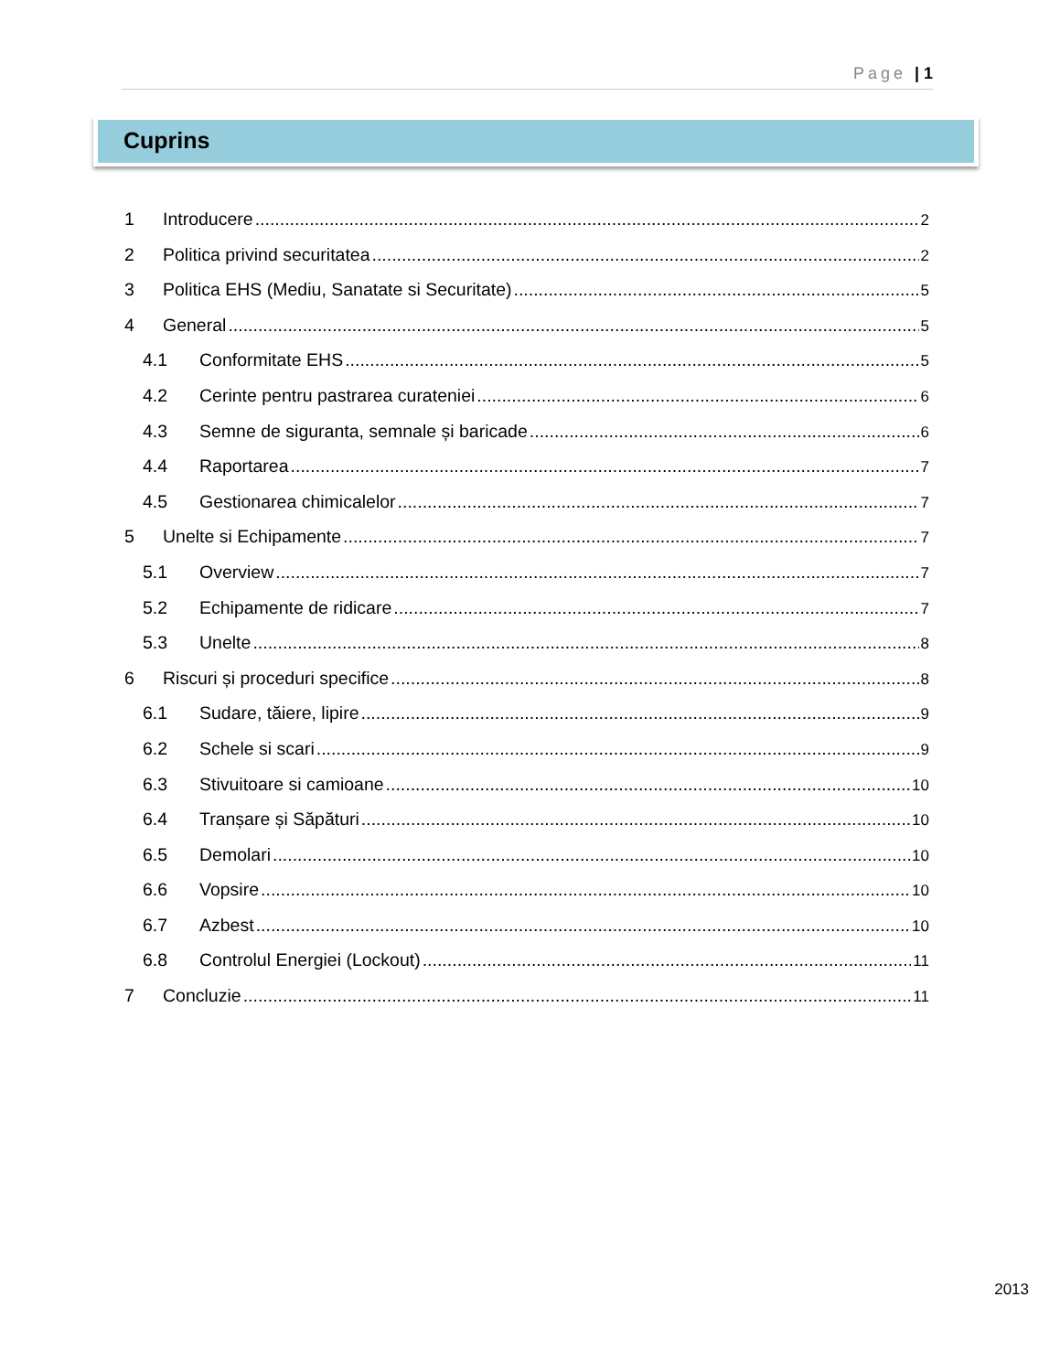Page | 1
Cuprins
1 Introducere 2
2 Politica privind securitatea 2
3 Politica EHS (Mediu, Sanatate si Securitate) 5
4 General 5
4.1 Conformitate EHS 5
4.2 Cerinte pentru pastrarea curateniei 6
4.3 Semne de siguranta, semnale și baricade 6
4.4 Raportarea 7
4.5 Gestionarea chimicalelor 7
5 Unelte si Echipamente 7
5.1 Overview 7
5.2 Echipamente de ridicare 7
5.3 Unelte 8
6 Riscuri și proceduri specifice 8
6.1 Sudare, tăiere, lipire 9
6.2 Schele si scari 9
6.3 Stivuitoare si camioane 10
6.4 Tranșare și Săpături 10
6.5 Demolari 10
6.6 Vopsire 10
6.7 Azbest 10
6.8 Controlul Energiei (Lockout) 11
7 Concluzie 11
2013